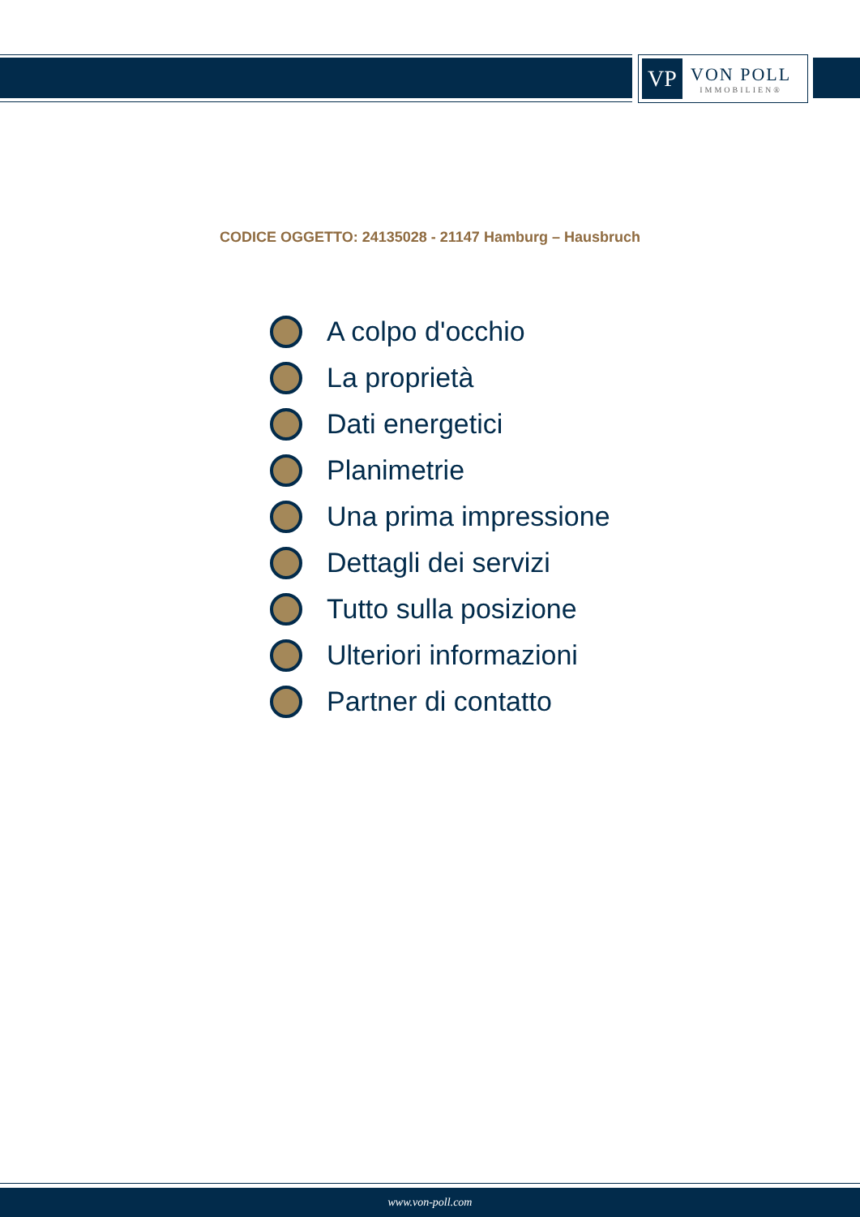VP
VON POLL
IMMOBILIEN®
CODICE OGGETTO: 24135028 - 21147 Hamburg – Hausbruch
A colpo d'occhio
La proprietà
Dati energetici
Planimetrie
Una prima impressione
Dettagli dei servizi
Tutto sulla posizione
Ulteriori informazioni
Partner di contatto
www.von-poll.com